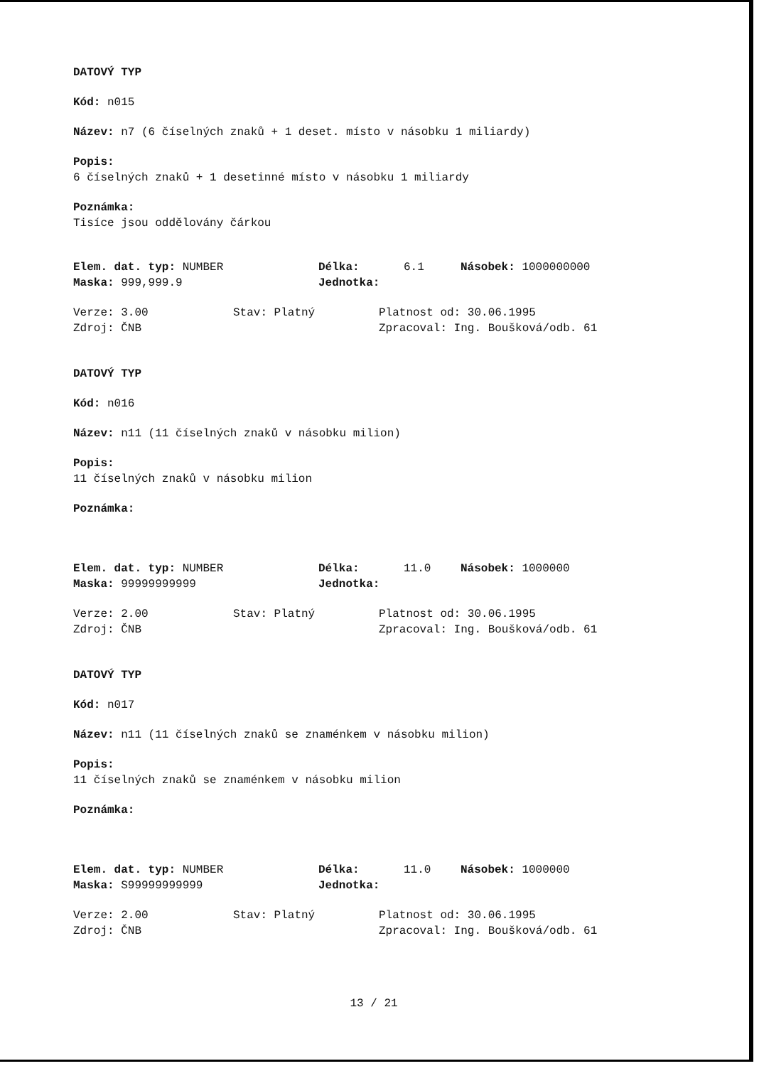DATOVÝ TYP
Kód: n015
Název: n7 (6 číselných znaků + 1 deset. místo v násobku 1 miliardy)
Popis:
6 číselných znaků + 1 desetinné místo v násobku 1 miliardy
Poznámka:
Tisíce jsou oddělovány čárkou
Elem. dat. typ: NUMBER Délka: 6.1 Násobek: 1000000000
Maska: 999,999.9 Jednotka:
Verze: 3.00 Stav: Platný Platnost od: 30.06.1995
Zdroj: ČNB Zpracoval: Ing. Boušková/odb. 61
DATOVÝ TYP
Kód: n016
Název: n11 (11 číselných znaků v násobku milion)
Popis:
11 číselných znaků v násobku milion
Poznámka:
Elem. dat. typ: NUMBER Délka: 11.0 Násobek: 1000000
Maska: 99999999999 Jednotka:
Verze: 2.00 Stav: Platný Platnost od: 30.06.1995
Zdroj: ČNB Zpracoval: Ing. Boušková/odb. 61
DATOVÝ TYP
Kód: n017
Název: n11 (11 číselných znaků se znaménkem v násobku milion)
Popis:
11 číselných znaků se znaménkem v násobku milion
Poznámka:
Elem. dat. typ: NUMBER Délka: 11.0 Násobek: 1000000
Maska: S99999999999 Jednotka:
Verze: 2.00 Stav: Platný Platnost od: 30.06.1995
Zdroj: ČNB Zpracoval: Ing. Boušková/odb. 61
13 / 21